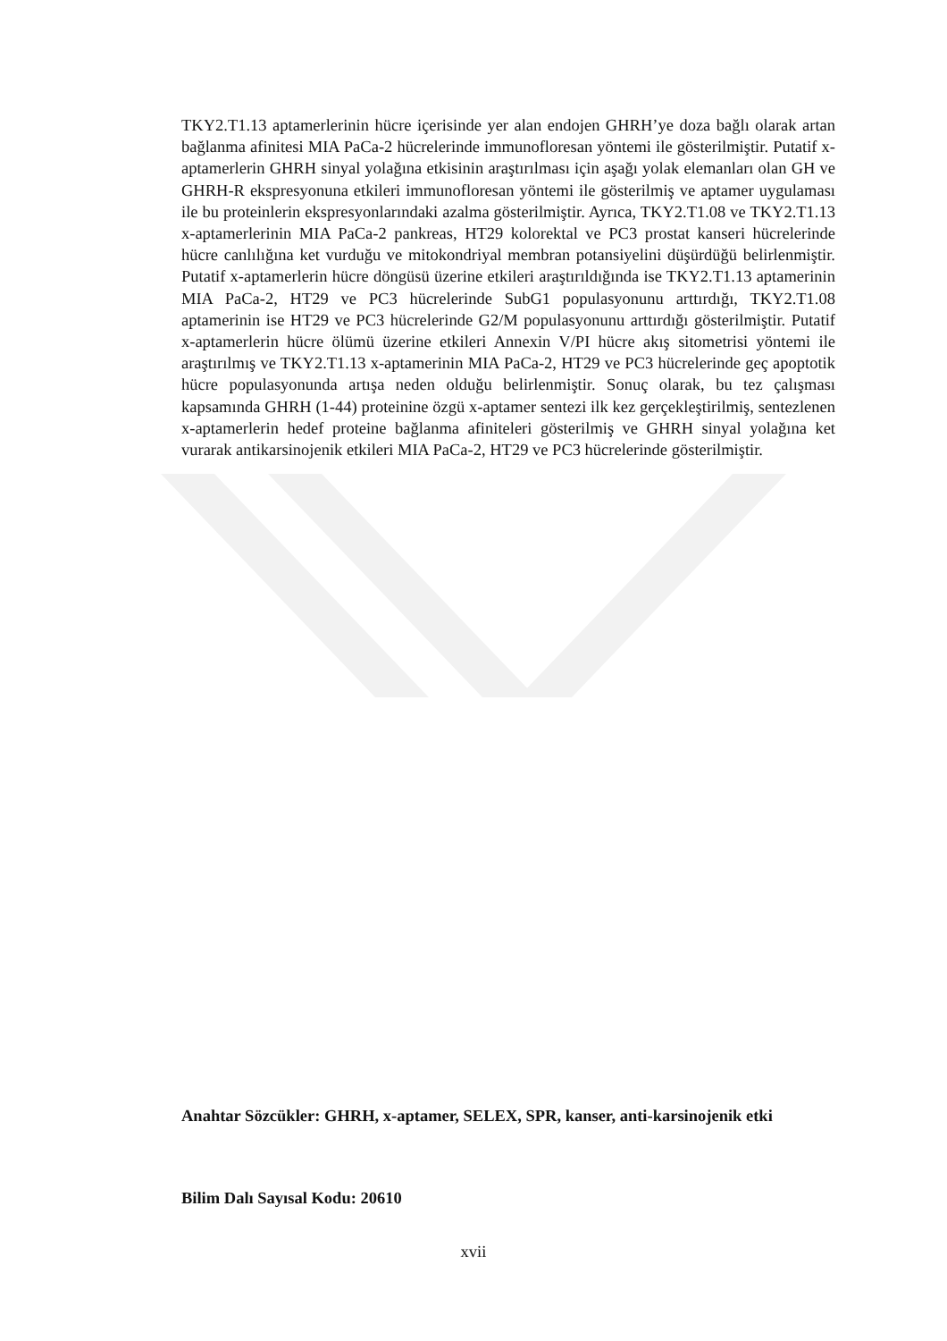TKY2.T1.13 aptamerlerinin hücre içerisinde yer alan endojen GHRH’ye doza bağlı olarak artan bağlanma afinitesi MIA PaCa-2 hücrelerinde immunofloresan yöntemi ile gösterilmiştir. Putatif x-aptamerlerin GHRH sinyal yolağına etkisinin araştırılması için aşağı yolak elemanları olan GH ve GHRH-R ekspresyonuna etkileri immunofloresan yöntemi ile gösterilmiş ve aptamer uygulaması ile bu proteinlerin ekspresyonlarındaki azalma gösterilmiştir. Ayrıca, TKY2.T1.08 ve TKY2.T1.13 x-aptamerlerinin MIA PaCa-2 pankreas, HT29 kolorektal ve PC3 prostat kanseri hücrelerinde hücre canlılığına ket vurduğu ve mitokondriyal membran potansiyelini düşürdüğü belirlenmiştir. Putatif x-aptamerlerin hücre döngüsü üzerine etkileri araştırıldığında ise TKY2.T1.13 aptamerinin MIA PaCa-2, HT29 ve PC3 hücrelerinde SubG1 populasyonunu arttırdığı, TKY2.T1.08 aptamerinin ise HT29 ve PC3 hücrelerinde G2/M populasyonunu arttırdığı gösterilmiştir. Putatif x-aptamerlerin hücre ölümü üzerine etkileri Annexin V/PI hücre akış sitometrisi yöntemi ile araştırılmış ve TKY2.T1.13 x-aptamerinin MIA PaCa-2, HT29 ve PC3 hücrelerinde geç apoptotik hücre populasyonunda artışa neden olduğu belirlenmiştir. Sonuç olarak, bu tez çalışması kapsamında GHRH (1-44) proteinine özgü x-aptamer sentezi ilk kez gerçekleştirilmiş, sentezlenen x-aptamerlerin hedef proteine bağlanma afiniteleri gösterilmiş ve GHRH sinyal yolağına ket vurarak antikarsinojenik etkileri MIA PaCa-2, HT29 ve PC3 hücrelerinde gösterilmiştir.
Anahtar Sözcükler: GHRH, x-aptamer, SELEX, SPR, kanser, anti-karsinojenik etki
Bilim Dalı Sayısal Kodu: 20610
xvii